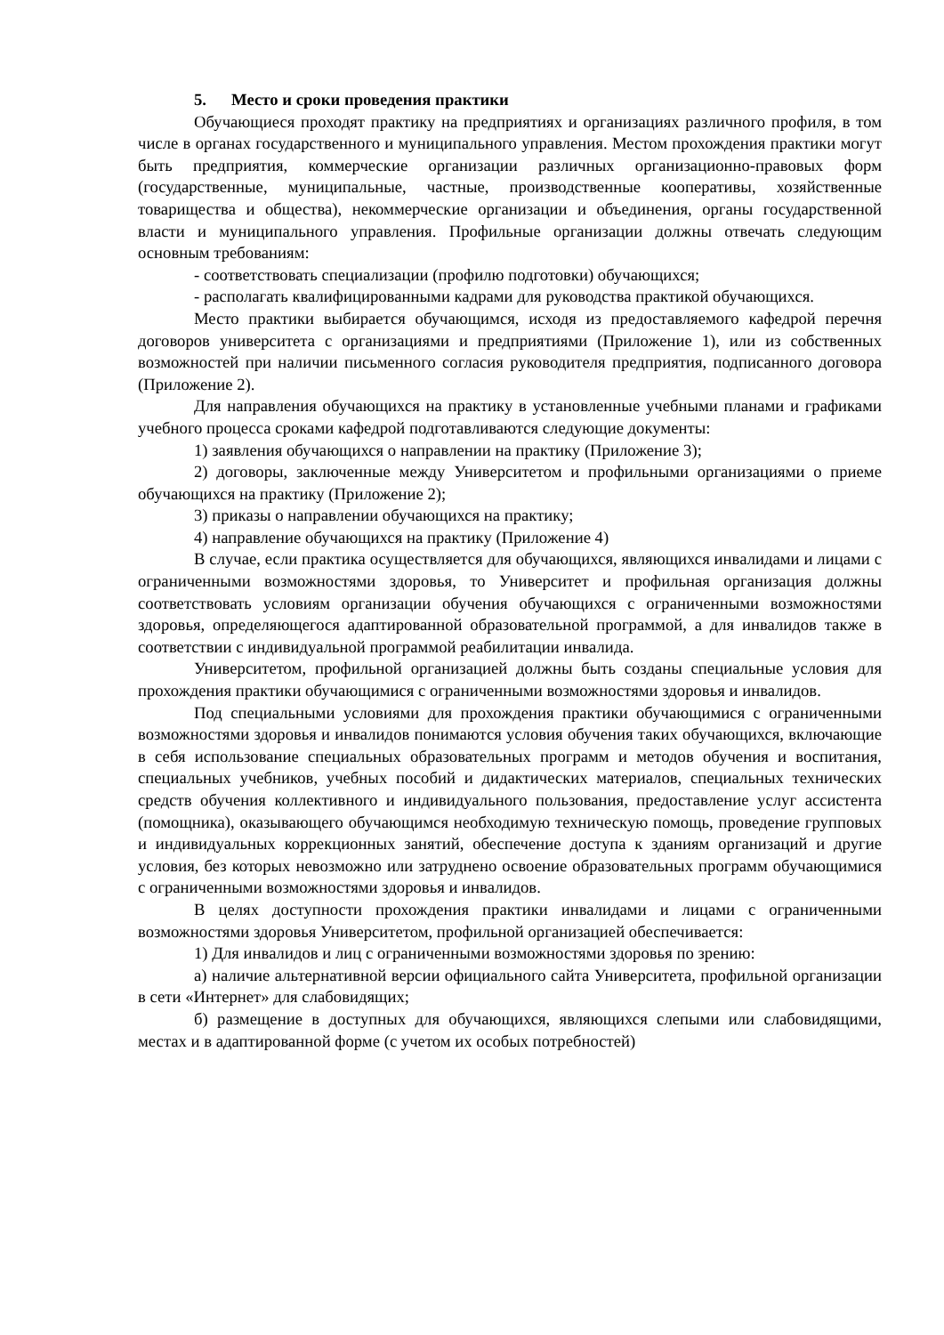5. Место и сроки проведения практики
Обучающиеся проходят практику на предприятиях и организациях различного профиля, в том числе в органах государственного и муниципального управления. Местом прохождения практики могут быть предприятия, коммерческие организации различных организационно-правовых форм (государственные, муниципальные, частные, производственные кооперативы, хозяйственные товарищества и общества), некоммерческие организации и объединения, органы государственной власти и муниципального управления. Профильные организации должны отвечать следующим основным требованиям:
- соответствовать специализации (профилю подготовки) обучающихся;
- располагать квалифицированными кадрами для руководства практикой обучающихся.
Место практики выбирается обучающимся, исходя из предоставляемого кафедрой перечня договоров университета с организациями и предприятиями (Приложение 1), или из собственных возможностей при наличии письменного согласия руководителя предприятия, подписанного договора (Приложение 2).
Для направления обучающихся на практику в установленные учебными планами и графиками учебного процесса сроками кафедрой подготавливаются следующие документы:
1) заявления обучающихся о направлении на практику (Приложение 3);
2) договоры, заключенные между Университетом и профильными организациями о приеме обучающихся на практику (Приложение 2);
3) приказы о направлении обучающихся на практику;
4) направление обучающихся на практику (Приложение 4)
В случае, если практика осуществляется для обучающихся, являющихся инвалидами и лицами с ограниченными возможностями здоровья, то Университет и профильная организация должны соответствовать условиям организации обучения обучающихся с ограниченными возможностями здоровья, определяющегося адаптированной образовательной программой, а для инвалидов также в соответствии с индивидуальной программой реабилитации инвалида.
Университетом, профильной организацией должны быть созданы специальные условия для прохождения практики обучающимися с ограниченными возможностями здоровья и инвалидов.
Под специальными условиями для прохождения практики обучающимися с ограниченными возможностями здоровья и инвалидов понимаются условия обучения таких обучающихся, включающие в себя использование специальных образовательных программ и методов обучения и воспитания, специальных учебников, учебных пособий и дидактических материалов, специальных технических средств обучения коллективного и индивидуального пользования, предоставление услуг ассистента (помощника), оказывающего обучающимся необходимую техническую помощь, проведение групповых и индивидуальных коррекционных занятий, обеспечение доступа к зданиям организаций и другие условия, без которых невозможно или затруднено освоение образовательных программ обучающимися с ограниченными возможностями здоровья и инвалидов.
В целях доступности прохождения практики инвалидами и лицами с ограниченными возможностями здоровья Университетом, профильной организацией обеспечивается:
1) Для инвалидов и лиц с ограниченными возможностями здоровья по зрению:
а) наличие альтернативной версии официального сайта Университета, профильной организации в сети «Интернет» для слабовидящих;
б) размещение в доступных для обучающихся, являющихся слепыми или слабовидящими, местах и в адаптированной форме (с учетом их особых потребностей)